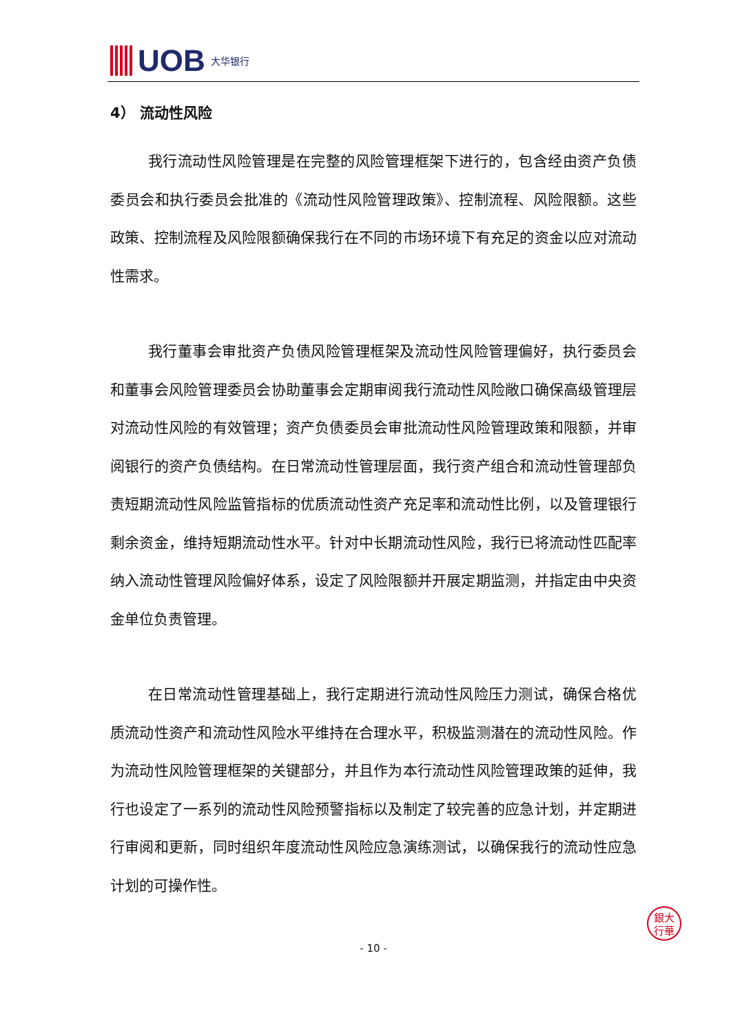UOB 大华银行
4） 流动性风险
我行流动性风险管理是在完整的风险管理框架下进行的，包含经由资产负债委员会和执行委员会批准的《流动性风险管理政策》、控制流程、风险限额。这些政策、控制流程及风险限额确保我行在不同的市场环境下有充足的资金以应对流动性需求。
我行董事会审批资产负债风险管理框架及流动性风险管理偏好，执行委员会和董事会风险管理委员会协助董事会定期审阅我行流动性风险敞口确保高级管理层对流动性风险的有效管理；资产负债委员会审批流动性风险管理政策和限额，并审阅银行的资产负债结构。在日常流动性管理层面，我行资产组合和流动性管理部负责短期流动性风险监管指标的优质流动性资产充足率和流动性比例，以及管理银行剩余资金，维持短期流动性水平。针对中长期流动性风险，我行已将流动性匹配率纳入流动性管理风险偏好体系，设定了风险限额并开展定期监测，并指定由中央资金单位负责管理。
在日常流动性管理基础上，我行定期进行流动性风险压力测试，确保合格优质流动性资产和流动性风险水平维持在合理水平，积极监测潜在的流动性风险。作为流动性风险管理框架的关键部分，并且作为本行流动性风险管理政策的延伸，我行也设定了一系列的流动性风险预警指标以及制定了较完善的应急计划，并定期进行审阅和更新，同时组织年度流动性风险应急演练测试，以确保我行的流动性应急计划的可操作性。
- 10 -
銀大
行華